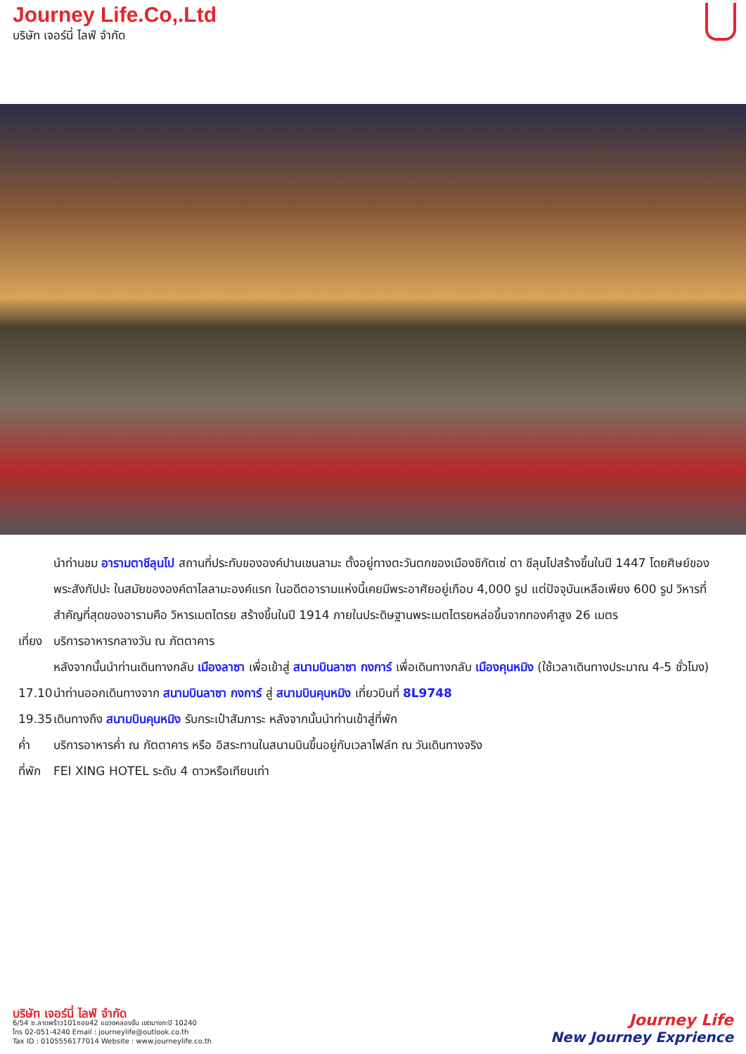Journey Life.Co,.Ltd
บริษัท เจอร์นี่ ไลฟ์ จำกัด
นำท่านชม อารามตาชีลุนโป สถานที่ประทับขององค์ปานเชนลามะ ตั้งอยู่ทางตะวันตกของเมืองชิกัตเซ่ ตา ชีลุนโปสร้างขึ้นในปี 1447 โดยศิษย์ของพระสังกัปปะ ในสมัยขององค์ดาไลลามะองค์แรก ในอดีตอารามแห่งนี้เคยมีพระอาศัยอยู่เกือบ 4,000 รูป แต่ปัจจุบันเหลือเพียง 600 รูป วิหารที่สำคัญที่สุดของอารามคือ วิหารเมตไตรย สร้างขึ้นในปี 1914 ภายในประดิษฐานพระเมตไตรยหล่อขึ้นจากทองคำสูง 26 เมตร
เที่ยง บริการอาหารกลางวัน ณ ภัตตาคาร
หลังจากนั้นนำท่านเดินทางกลับ เมืองลาซา เพื่อเข้าสู่ สนามบินลาซา กงการ์ เพื่อเดินทางกลับ เมืองคุนหมิง (ใช้เวลาเดินทางประมาณ 4-5 ชั่วโมง)
17.10 นำท่านออกเดินทางจาก สนามบินลาซา กงการ์ สู่ สนามบินคุนหมิง เที่ยวบินที่ 8L9748
19.35 เดินทางถึง สนามบินคุนหมิง รับกระเป๋าสัมภาระ หลังจากนั้นนำท่านเข้าสู่ที่พัก
ค่ำ บริการอาหารค่ำ ณ ภัตตาคาร หรือ อิสระทานในสนามบินขึ้นอยู่กับเวลาไฟล์ท ณ วันเดินทางจริง
ที่พัก FEI XING HOTEL ระดับ 4 ดาวหรือเทียบเท่า
บริษัท เจอร์นี่ ไลฟ์ จำกัด
6/54 ซ.ลาดพร้าว101ซอย42 แขวงคลองจั่น เขตบางกะปิ 10240
โทร 02-051-4240 Email : journeylife@outlook.co.th
Tax ID : 0105556177014 Website : www.journeylife.co.th
Journey Life
New Journey Exprience